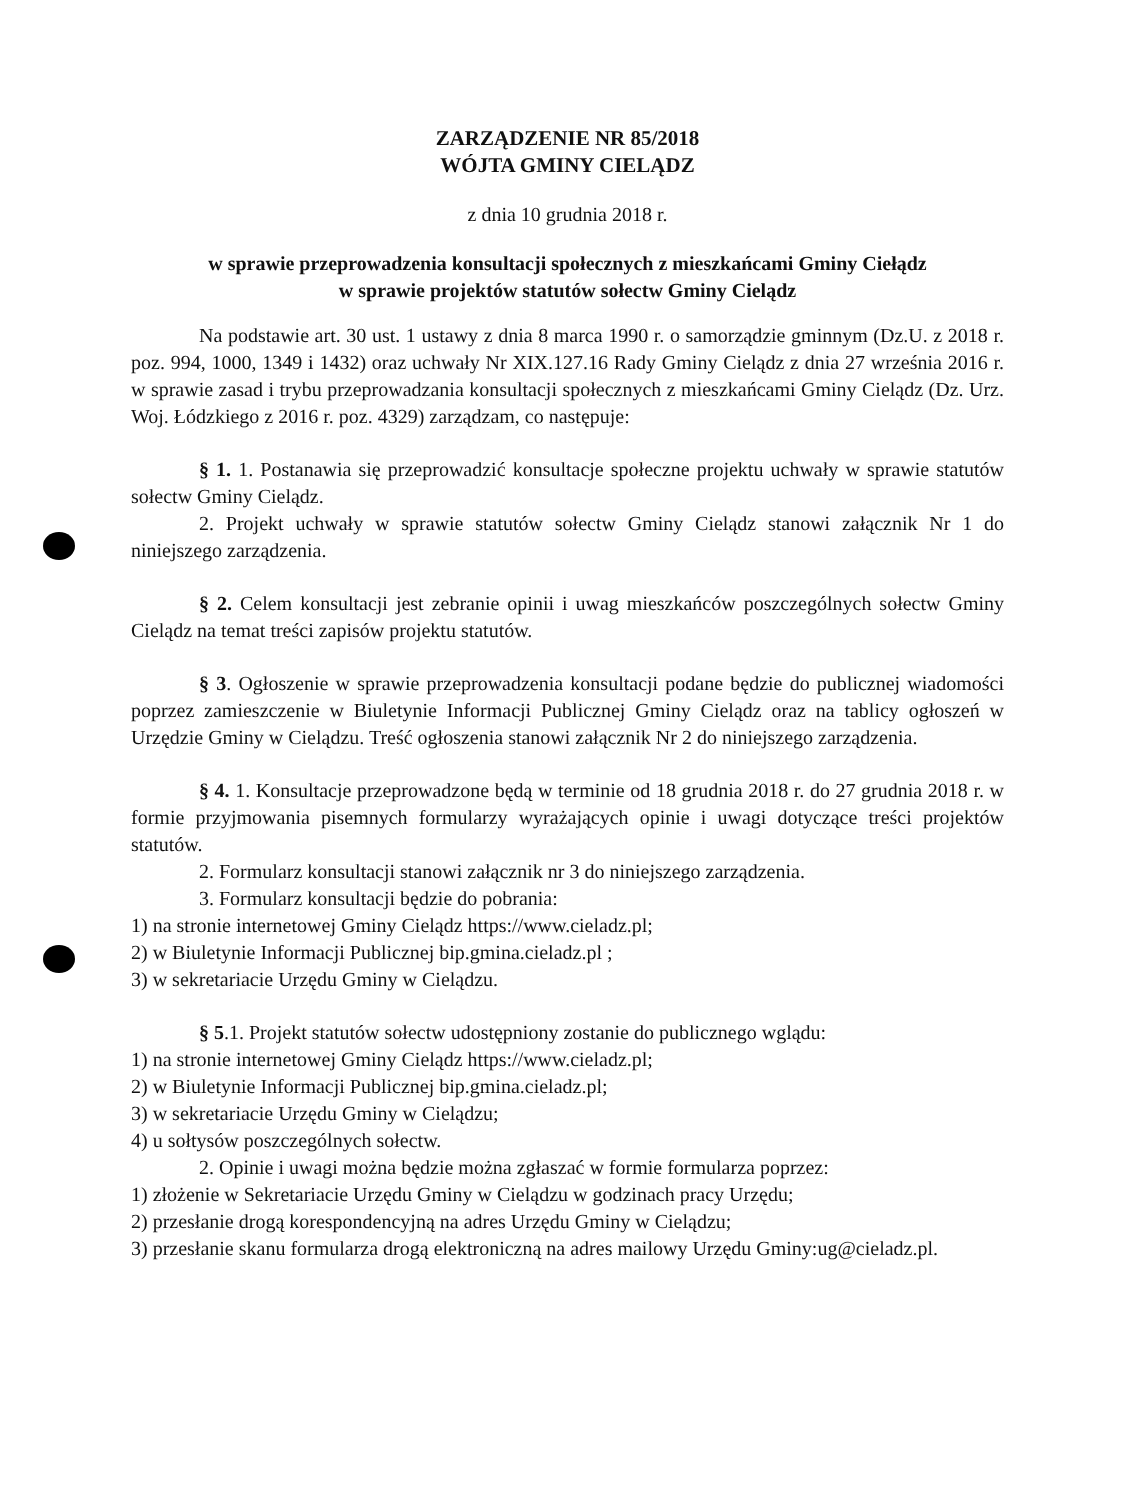ZARZĄDZENIE NR 85/2018
WÓJTA GMINY CIELĄDZ
z dnia 10 grudnia 2018 r.
w sprawie przeprowadzenia konsultacji społecznych z mieszkańcami Gminy Ciełądz
w sprawie projektów statutów sołectw Gminy Cielądz
Na podstawie art. 30 ust. 1 ustawy z dnia 8 marca 1990 r. o samorządzie gminnym (Dz.U. z 2018 r. poz. 994, 1000, 1349 i 1432) oraz uchwały Nr XIX.127.16 Rady Gminy Cielądz z dnia 27 września 2016 r. w sprawie zasad i trybu przeprowadzania konsultacji społecznych z mieszkańcami Gminy Cielądz (Dz. Urz. Woj. Łódzkiego z 2016 r. poz. 4329) zarządzam, co następuje:
§ 1. 1. Postanawia się przeprowadzić konsultacje społeczne projektu uchwały w sprawie statutów sołectw Gminy Cielądz.
2. Projekt uchwały w sprawie statutów sołectw Gminy Cielądz stanowi załącznik Nr 1 do niniejszego zarządzenia.
§ 2. Celem konsultacji jest zebranie opinii i uwag mieszkańców poszczególnych sołectw Gminy Cielądz na temat treści zapisów projektu statutów.
§ 3. Ogłoszenie w sprawie przeprowadzenia konsultacji podane będzie do publicznej wiadomości poprzez zamieszczenie w Biuletynie Informacji Publicznej Gminy Cielądz oraz na tablicy ogłoszeń w Urzędzie Gminy w Cielądzu. Treść ogłoszenia stanowi załącznik Nr 2 do niniejszego zarządzenia.
§ 4. 1. Konsultacje przeprowadzone będą w terminie od 18 grudnia 2018 r. do 27 grudnia 2018 r. w formie przyjmowania pisemnych formularzy wyrażających opinie i uwagi dotyczące treści projektów statutów.
2. Formularz konsultacji stanowi załącznik nr 3 do niniejszego zarządzenia.
3. Formularz konsultacji będzie do pobrania:
1) na stronie internetowej Gminy Cielądz https://www.cieladz.pl;
2) w Biuletynie Informacji Publicznej bip.gmina.cieladz.pl ;
3) w sekretariacie Urzędu Gminy w Cielądzu.
§ 5.1. Projekt statutów sołectw udostępniony zostanie do publicznego wglądu:
1) na stronie internetowej Gminy Cielądz https://www.cieladz.pl;
2) w Biuletynie Informacji Publicznej bip.gmina.cieladz.pl;
3) w sekretariacie Urzędu Gminy w Cielądzu;
4) u sołtysów poszczególnych sołectw.
2. Opinie i uwagi można będzie można zgłaszać w formie formularza poprzez:
1) złożenie w Sekretariacie Urzędu Gminy w Cielądzu w godzinach pracy Urzędu;
2) przesłanie drogą korespondencyjną na adres Urzędu Gminy w Cielądzu;
3) przesłanie skanu formularza drogą elektroniczną na adres mailowy Urzędu Gminy:ug@cieladz.pl.